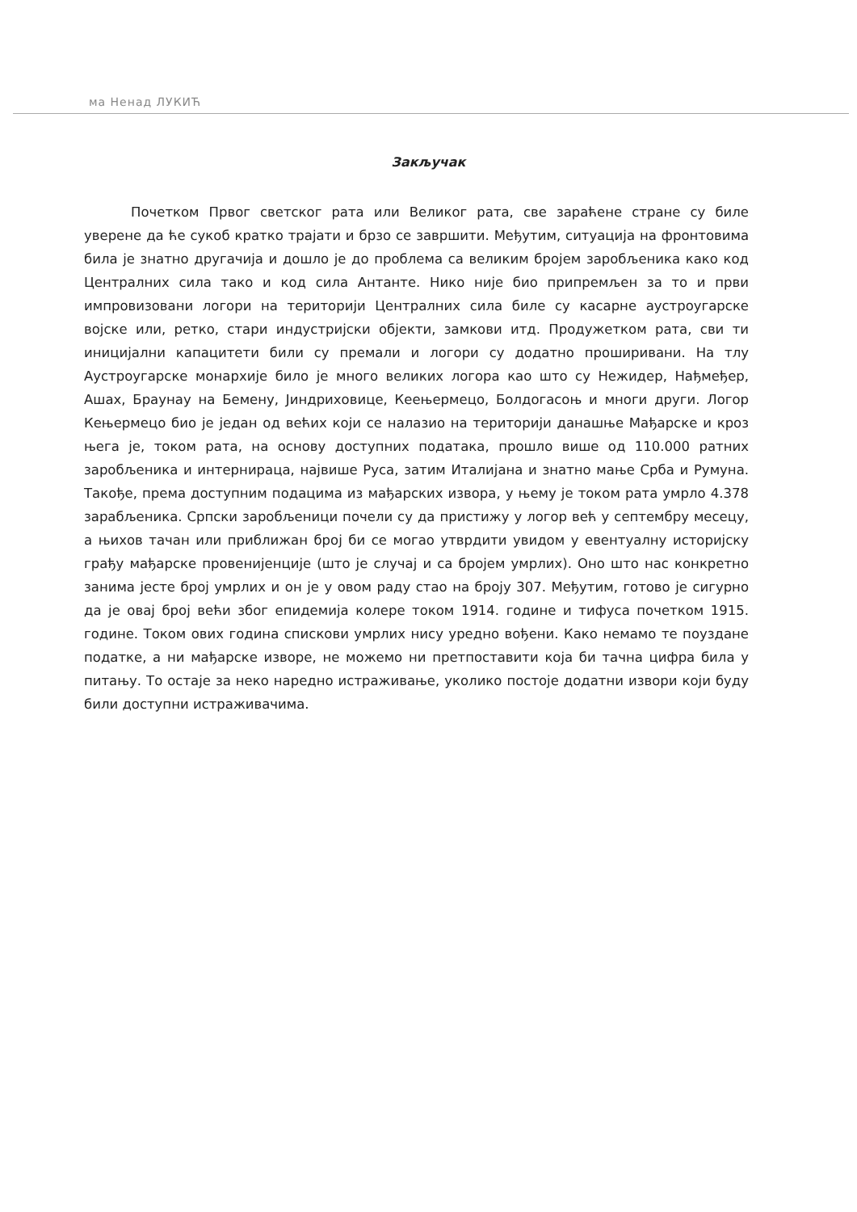ма Ненад ЛУКИЋ
Закључак
Почетком Првог светског рата или Великог рата, све зараћене стране су биле уверене да ће сукоб кратко трајати и брзо се завршити. Међутим, ситуација на фронтовима била је знатно другачија и дошло је до проблема са великим бројем заробљеника како код Централних сила тако и код сила Антанте. Нико није био припремљен за то и први импровизовани логори на територији Централних сила биле су касарне аустроугарске војске или, ретко, стари индустријски објекти, замкови итд. Продужетком рата, сви ти иницијални капацитети били су премали и логори су додатно проширивани. На тлу Аустроугарске монархије било је много великих логора као што су Нежидер, Нађмеђер, Ашах, Браунау на Бемену, Јиндриховице, Кеењермецо, Болдогасоњ и многи други. Логор Кењермецо био је један од већих који се налазио на територији данашње Мађарске и кроз њега је, током рата, на основу доступних података, прошло више од 110.000 ратних заробљеника и интернираца, највише Руса, затим Италијана и знатно мање Срба и Румуна. Такође, према доступним подацима из мађарских извора, у њему је током рата умрло 4.378 зарабљеника. Српски заробљеници почели су да пристижу у логор већ у септембру месецу, а њихов тачан или приближан број би се могао утврдити увидом у евентуалну историјску грађу мађарске провенијенције (што је случај и са бројем умрлих). Оно што нас конкретно занима јесте број умрлих и он је у овом раду стао на броју 307. Међутим, готово је сигурно да је овај број већи због епидемија колере током 1914. године и тифуса почетком 1915. године. Током ових година спискови умрлих нису уредно вођени. Како немамо те поуздане податке, а ни мађарске изворе, не можемо ни претпоставити која би тачна цифра била у питању. То остаје за неко наредно истраживање, уколико постоје додатни извори који буду били доступни истраживачима.